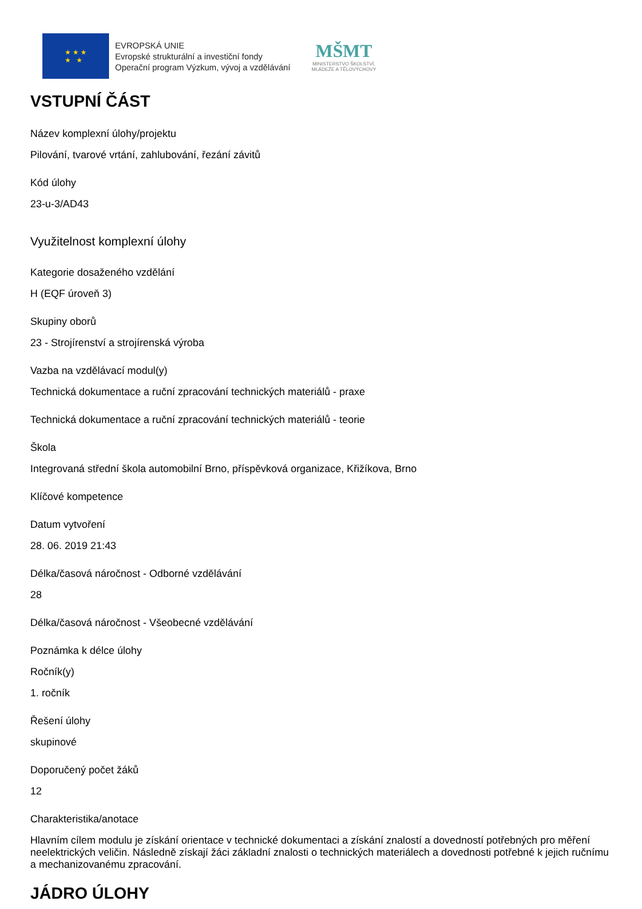★ ★ ★
★ ★
EVROPSKÁ UNIE
Evropské strukturální a investiční fondy
Operační program Výzkum, vývoj a vzdělávání
MŠMT
MINISTERSTVO ŠKOLSTVÍ,
MLÁDEŽE A TĚLOVÝCHOVY
VSTUPNÍ ČÁST
Název komplexní úlohy/projektu
Pilování, tvarové vrtání, zahlubování, řezání závitů
Kód úlohy
23-u-3/AD43
Využitelnost komplexní úlohy
Kategorie dosaženého vzdělání
H (EQF úroveň 3)
Skupiny oborů
23 - Strojírenství a strojírenská výroba
Vazba na vzdělávací modul(y)
Technická dokumentace a ruční zpracování technických materiálů - praxe
Technická dokumentace a ruční zpracování technických materiálů - teorie
Škola
Integrovaná střední škola automobilní Brno, příspěvková organizace, Křižíkova, Brno
Klíčové kompetence
Datum vytvoření
28. 06. 2019 21:43
Délka/časová náročnost - Odborné vzdělávání
28
Délka/časová náročnost - Všeobecné vzdělávání
Poznámka k délce úlohy
Ročník(y)
1. ročník
Řešení úlohy
skupinové
Doporučený počet žáků
12
Charakteristika/anotace
Hlavním cílem modulu je získání orientace v technické dokumentaci a získání znalostí a dovedností potřebných pro měření neelektrických veličin. Následně získají žáci základní znalosti o technických materiálech a dovednosti potřebné k jejich ručnímu a mechanizovanému zpracování.
JÁDRO ÚLOHY